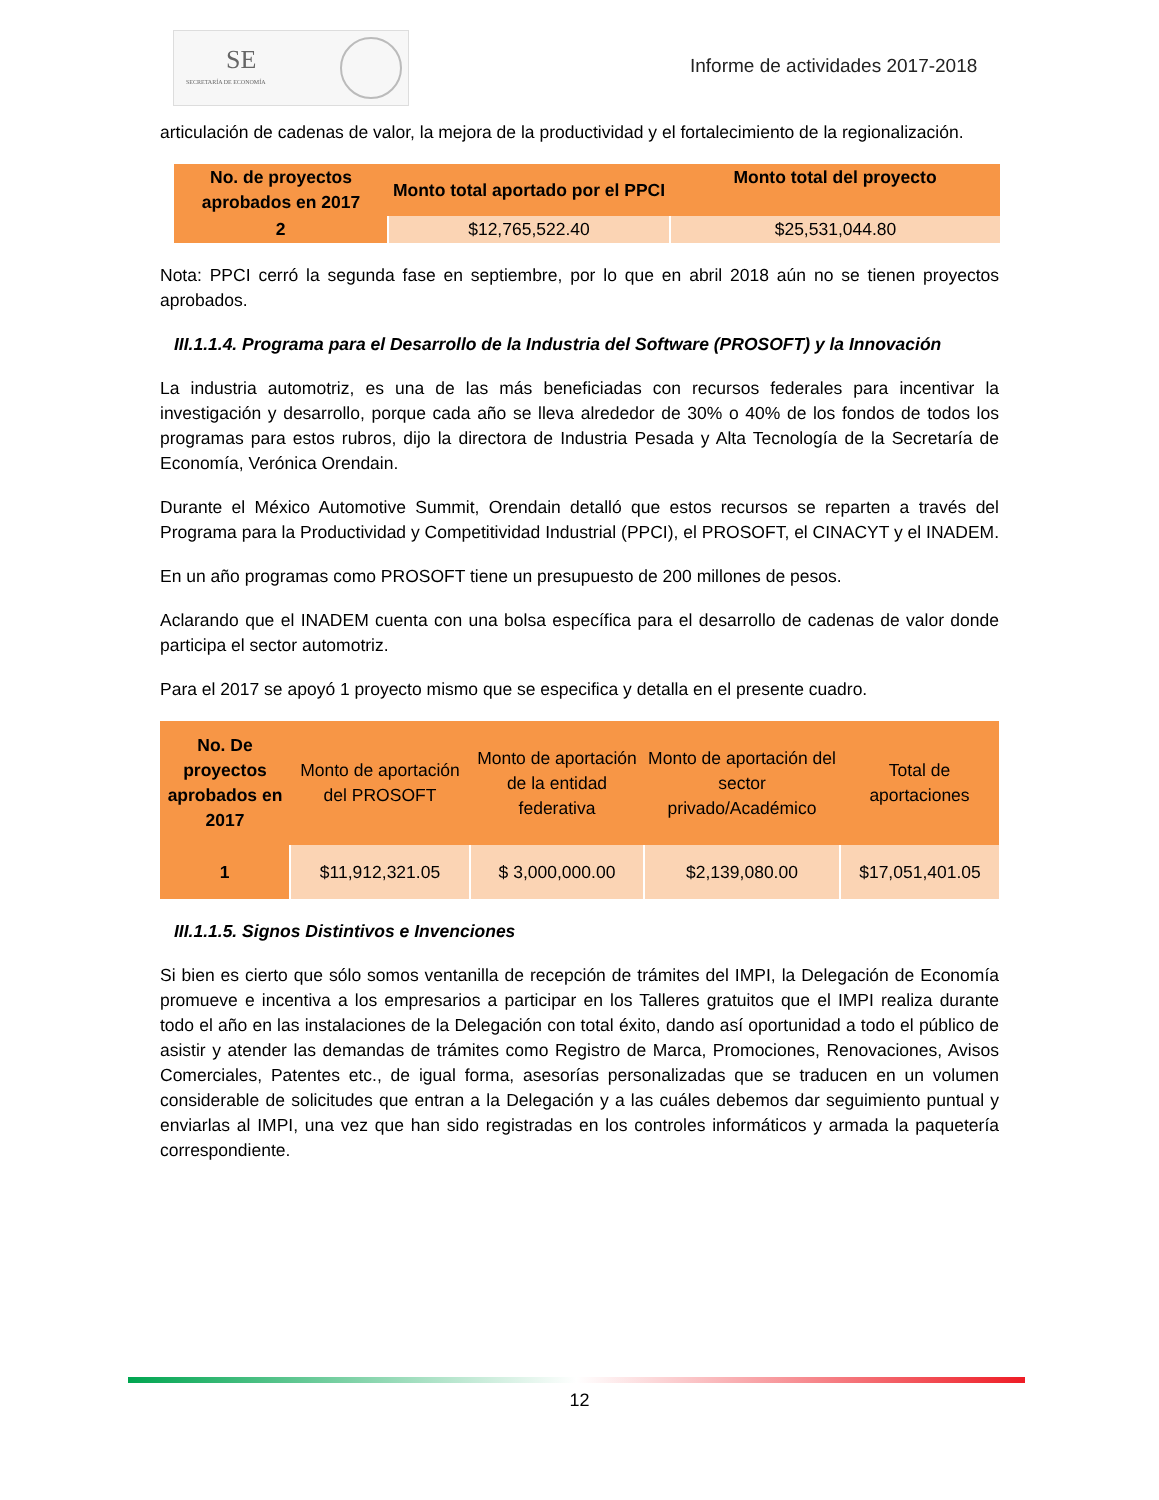SE
SECRETARÍA DE ECONOMÍA
Informe de actividades 2017-2018
articulación de cadenas de valor, la mejora de la productividad y el fortalecimiento de la regionalización.
| No. de proyectos aprobados en 2017 | Monto total aportado por el PPCI | Monto total del proyecto |
| --- | --- | --- |
| 2 | $12,765,522.40 | $25,531,044.80 |
Nota: PPCI cerró la segunda fase en septiembre, por lo que en abril 2018 aún no se tienen proyectos aprobados.
III.1.1.4. Programa para el Desarrollo de la Industria del Software (PROSOFT) y la Innovación
La industria automotriz, es una de las más beneficiadas con recursos federales para incentivar la investigación y desarrollo, porque cada año se lleva alrededor de 30% o 40% de los fondos de todos los programas para estos rubros, dijo la directora de Industria Pesada y Alta Tecnología de la Secretaría de Economía, Verónica Orendain.
Durante el México Automotive Summit, Orendain detalló que estos recursos se reparten a través del Programa para la Productividad y Competitividad Industrial (PPCI), el PROSOFT, el CINACYT y el INADEM.
En un año programas como PROSOFT tiene un presupuesto de 200 millones de pesos.
Aclarando que el INADEM cuenta con una bolsa específica para el desarrollo de cadenas de valor donde participa el sector automotriz.
Para el 2017 se apoyó 1 proyecto mismo que se especifica y detalla en el presente cuadro.
| No. De proyectos aprobados en 2017 | Monto de aportación del PROSOFT | Monto de aportación de la entidad federativa | Monto de aportación del sector privado/Académico | Total de aportaciones |
| --- | --- | --- | --- | --- |
| 1 | $11,912,321.05 | $ 3,000,000.00 | $2,139,080.00 | $17,051,401.05 |
III.1.1.5. Signos Distintivos e Invenciones
Si bien es cierto que sólo somos ventanilla de recepción de trámites del IMPI, la Delegación de Economía promueve e incentiva a los empresarios a participar en los Talleres gratuitos que el IMPI realiza durante todo el año en las instalaciones de la Delegación con total éxito, dando así oportunidad a todo el público de asistir y atender las demandas de trámites como Registro de Marca, Promociones, Renovaciones, Avisos Comerciales, Patentes etc., de igual forma, asesorías personalizadas que se traducen en un volumen considerable de solicitudes que entran a la Delegación y a las cuáles debemos dar seguimiento puntual y enviarlas al IMPI, una vez que han sido registradas en los controles informáticos y armada la paquetería correspondiente.
12